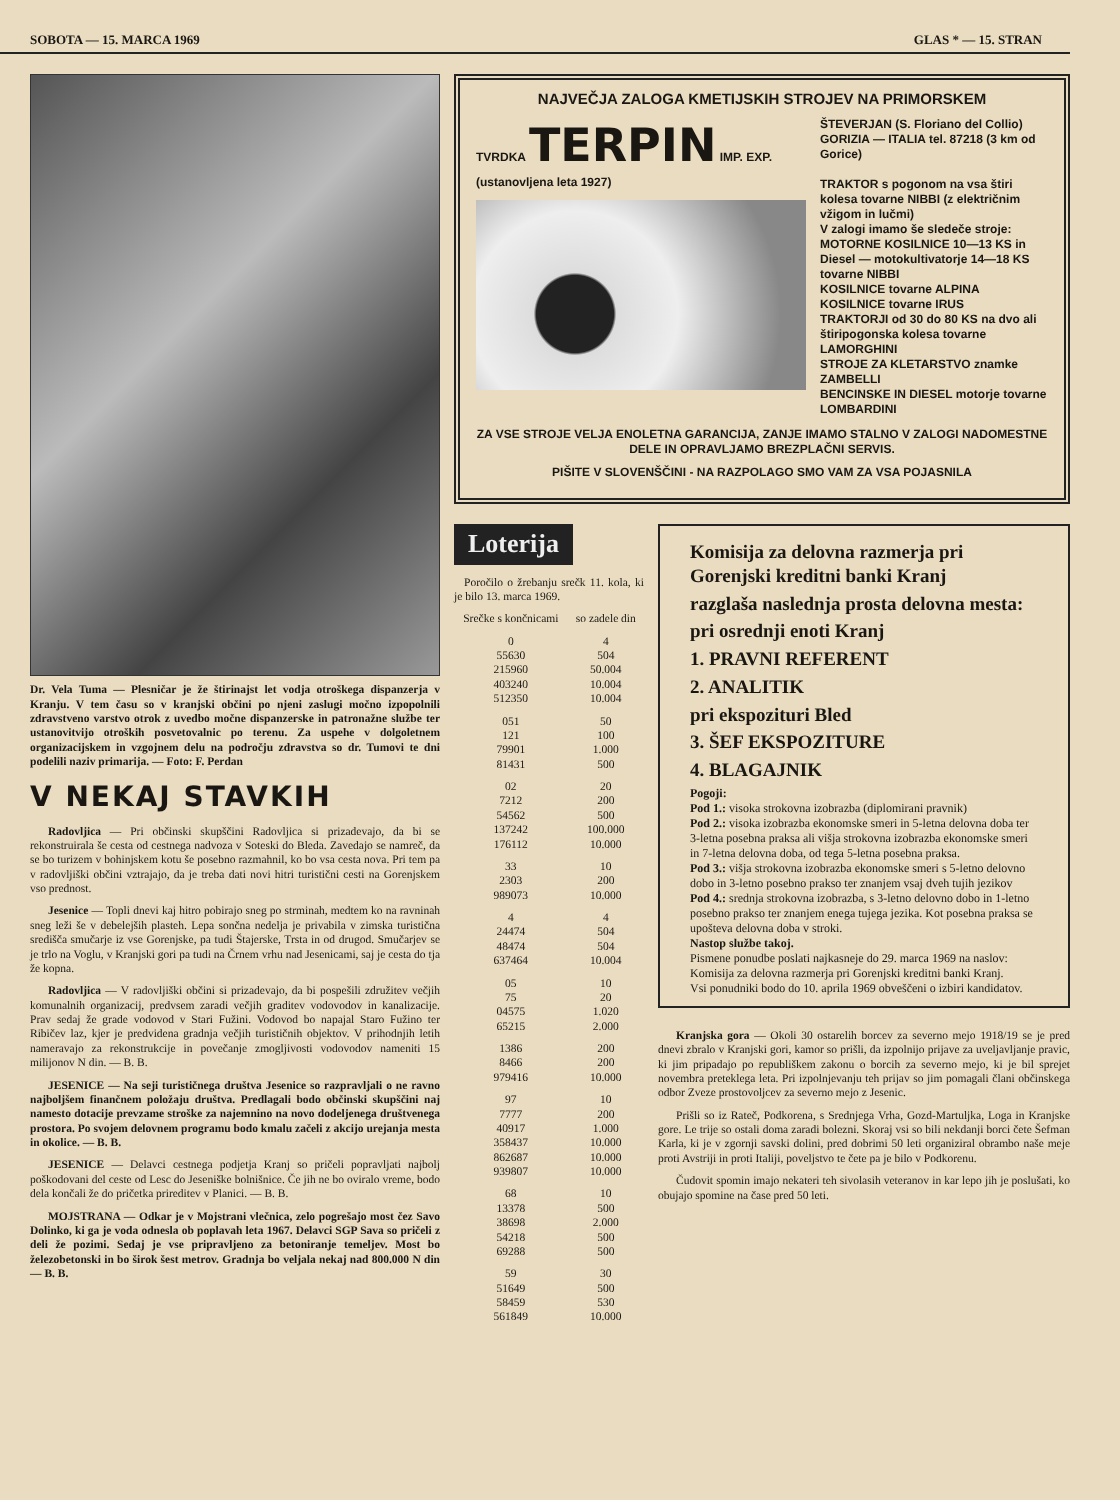SOBOTA — 15. MARCA 1969 GLAS * — 15. STRAN
Dr. Vela Tuma — Plesničar je že štirinajst let vodja otroškega dispanzerja v Kranju. V tem času so v kranjski občini po njeni zaslugi močno izpopolnili zdravstveno varstvo otrok z uvedbo močne dispanzerske in patronažne službe ter ustanovitvijo otroških posvetovalnic po terenu. Za uspehe v dolgoletnem organizacijskem in vzgojnem delu na področju zdravstva so dr. Tumovi te dni podelili naziv primarija. — Foto: F. Perdan
V NEKAJ STAVKIH
Radovljica — Pri občinski skupščini Radovljica si prizadevajo, da bi se rekonstruirala še cesta od cestnega nadvoza v Soteski do Bleda. Zavedajo se namreč, da se bo turizem v bohinjskem kotu še posebno razmahnil, ko bo vsa cesta nova. Pri tem pa v radovljiški občini vztrajajo, da je treba dati novi hitri turistični cesti na Gorenjskem vso prednost.
Jesenice — Topli dnevi kaj hitro pobirajo sneg po strminah, medtem ko na ravninah sneg leži še v debelejših plasteh. Lepa sončna nedelja je privabila v zimska turistična središča smučarje iz vse Gorenjske, pa tudi Štajerske, Trsta in od drugod. Smučarjev se je trlo na Voglu, v Kranjski gori pa tudi na Črnem vrhu nad Jesenicami, saj je cesta do tja že kopna.
Radovljica — V radovljiški občini si prizadevajo, da bi pospešili združitev večjih komunalnih organizacij, predvsem zaradi večjih graditev vodovodov in kanalizacije. Prav sedaj že grade vodovod v Stari Fužini. Vodovod bo napajal Staro Fužino ter Ribičev laz, kjer je predvidena gradnja večjih turističnih objektov. V prihodnjih letih nameravajo za rekonstrukcije in povečanje zmogljivosti vodovodov nameniti 15 milijonov N din. — B. B.
JESENICE — Na seji turističnega društva Jesenice so razpravljali o ne ravno najboljšem finančnem položaju društva. Predlagali bodo občinski skupščini naj namesto dotacije prevzame stroške za najemnino na novo dodeljenega društvenega prostora. Po svojem delovnem programu bodo kmalu začeli z akcijo urejanja mesta in okolice. — B. B.
JESENICE — Delavci cestnega podjetja Kranj so pričeli popravljati najbolj poškodovani del ceste od Lesc do Jeseniške bolnišnice. Če jih ne bo oviralo vreme, bodo dela končali že do pričetka prireditev v Planici. — B. B.
MOJSTRANA — Odkar je v Mojstrani vlečnica, zelo pogrešajo most čez Savo Dolinko, ki ga je voda odnesla ob poplavah leta 1967. Delavci SGP Sava so pričeli z deli že pozimi. Sedaj je vse pripravljeno za betoniranje temeljev. Most bo železobetonski in bo širok šest metrov. Gradnja bo veljala nekaj nad 800.000 N din — B. B.
NAJVEČJA ZALOGA KMETIJSKIH STROJEV NA PRIMORSKEM
TVRDKA TERPIN IMP. EXP.
(ustanovljena leta 1927)
ŠTEVERJAN (S. Floriano del Collio) GORIZIA — ITALIA tel. 87218 (3 km od Gorice)
TRAKTOR s pogonom na vsa štiri kolesa tovarne NIBBI (z električnim vžigom in lučmi)
V zalogi imamo še sledeče stroje:
MOTORNE KOSILNICE 10—13 KS in Diesel — motokultivatorje 14—18 KS tovarne NIBBI
KOSILNICE tovarne ALPINA
KOSILNICE tovarne IRUS
TRAKTORJI od 30 do 80 KS na dvo ali štiripogonska kolesa tovarne LAMORGHINI
STROJE ZA KLETARSTVO znamke ZAMBELLI
BENCINSKE IN DIESEL motorje tovarne LOMBARDINI
ZA VSE STROJE VELJA ENOLETNA GARANCIJA, ZANJE IMAMO STALNO V ZALOGI NADOMESTNE DELE IN OPRAVLJAMO BREZPLAČNI SERVIS.
PIŠITE V SLOVENŠČINI - NA RAZPOLAGO SMO VAM ZA VSA POJASNILA
Loterija
Poročilo o žrebanju srečk 11. kola, ki je bilo 13. marca 1969.
| Srečke s končnicami | so zadele din |
| --- | --- |
| 0 | 4 |
| 55630 | 504 |
| 215960 | 50.004 |
| 403240 | 10.004 |
| 512350 | 10.004 |
| 051 | 50 |
| 121 | 100 |
| 79901 | 1.000 |
| 81431 | 500 |
| 02 | 20 |
| 7212 | 200 |
| 54562 | 500 |
| 137242 | 100.000 |
| 176112 | 10.000 |
| 33 | 10 |
| 2303 | 200 |
| 989073 | 10.000 |
| 4 | 4 |
| 24474 | 504 |
| 48474 | 504 |
| 637464 | 10.004 |
| 05 | 10 |
| 75 | 20 |
| 04575 | 1.020 |
| 65215 | 2.000 |
| 1386 | 200 |
| 8466 | 200 |
| 979416 | 10.000 |
| 97 | 10 |
| 7777 | 200 |
| 40917 | 1.000 |
| 358437 | 10.000 |
| 862687 | 10.000 |
| 939807 | 10.000 |
| 68 | 10 |
| 13378 | 500 |
| 38698 | 2.000 |
| 54218 | 500 |
| 69288 | 500 |
| 59 | 30 |
| 51649 | 500 |
| 58459 | 530 |
| 561849 | 10.000 |
Komisija za delovna razmerja pri Gorenjski kreditni banki Kranj
razglaša naslednja prosta delovna mesta:
pri osrednji enoti Kranj
1. PRAVNI REFERENT
2. ANALITIK
pri ekspozituri Bled
3. ŠEF EKSPOZITURE
4. BLAGAJNIK
Pogoji:
Pod 1.: visoka strokovna izobrazba (diplomirani pravnik)
Pod 2.: visoka izobrazba ekonomske smeri in 5-letna delovna doba ter 3-letna posebna praksa ali višja strokovna izobrazba ekonomske smeri in 7-letna delovna doba, od tega 5-letna posebna praksa.
Pod 3.: višja strokovna izobrazba ekonomske smeri s 5-letno delovno dobo in 3-letno posebno prakso ter znanjem vsaj dveh tujih jezikov
Pod 4.: srednja strokovna izobrazba, s 3-letno delovno dobo in 1-letno posebno prakso ter znanjem enega tujega jezika. Kot posebna praksa se upošteva delovna doba v stroki.
Nastop službe takoj.
Pismene ponudbe poslati najkasneje do 29. marca 1969 na naslov: Komisija za delovna razmerja pri Gorenjski kreditni banki Kranj.
Vsi ponudniki bodo do 10. aprila 1969 obveščeni o izbiri kandidatov.
Kranjska gora — Okoli 30 ostarelih borcev za severno mejo 1918/19 se je pred dnevi zbralo v Kranjski gori, kamor so prišli, da izpolnijo prijave za uveljavljanje pravic, ki jim pripadajo po republiškem zakonu o borcih za severno mejo, ki je bil sprejet novembra preteklega leta. Pri izpolnjevanju teh prijav so jim pomagali člani občinskega odbor Zveze prostovoljcev za severno mejo z Jesenic.
Prišli so iz Rateč, Podkorena, s Srednjega Vrha, Gozd-Martuljka, Loga in Kranjske gore. Le trije so ostali doma zaradi bolezni. Skoraj vsi so bili nekdanji borci čete Šefman Karla, ki je v zgornji savski dolini, pred dobrimi 50 leti organiziral obrambo naše meje proti Avstriji in proti Italiji, poveljstvo te čete pa je bilo v Podkorenu.
Čudovit spomin imajo nekateri teh sivolasih veteranov in kar lepo jih je poslušati, ko obujajo spomine na čase pred 50 leti.